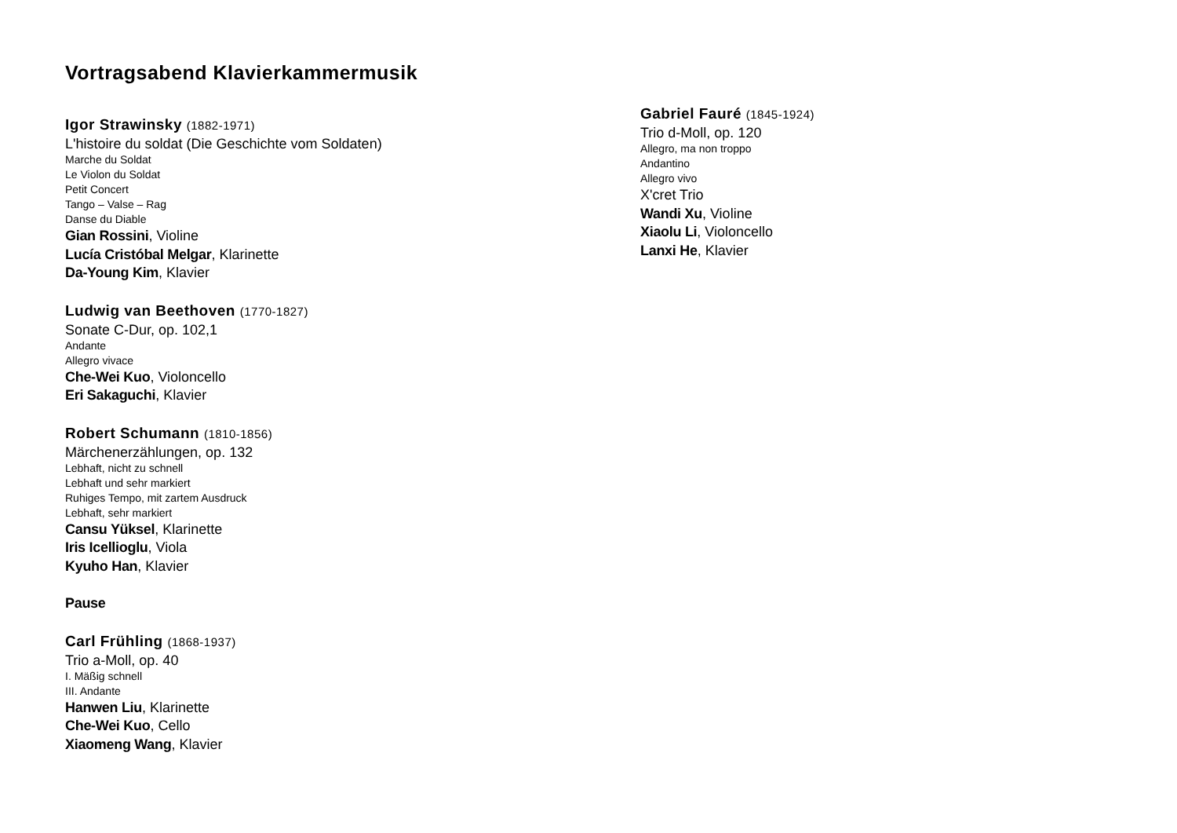Vortragsabend Klavierkammermusik
Igor Strawinsky (1882-1971)
L'histoire du soldat (Die Geschichte vom Soldaten)
Marche du Soldat
Le Violon du Soldat
Petit Concert
Tango – Valse – Rag
Danse du Diable
Gian Rossini, Violine
Lucía Cristóbal Melgar, Klarinette
Da-Young Kim, Klavier
Ludwig van Beethoven (1770-1827)
Sonate C-Dur, op. 102,1
Andante
Allegro vivace
Che-Wei Kuo, Violoncello
Eri Sakaguchi, Klavier
Robert Schumann (1810-1856)
Märchenerzählungen, op. 132
Lebhaft, nicht zu schnell
Lebhaft und sehr markiert
Ruhiges Tempo, mit zartem Ausdruck
Lebhaft, sehr markiert
Cansu Yüksel, Klarinette
Iris Icellioglu, Viola
Kyuho Han, Klavier
Pause
Carl Frühling (1868-1937)
Trio a-Moll, op. 40
I. Mäßig schnell
III. Andante
Hanwen Liu, Klarinette
Che-Wei Kuo, Cello
Xiaomeng Wang, Klavier
Gabriel Fauré (1845-1924)
Trio d-Moll, op. 120
Allegro, ma non troppo
Andantino
Allegro vivo
X'cret Trio
Wandi Xu, Violine
Xiaolu Li, Violoncello
Lanxi He, Klavier